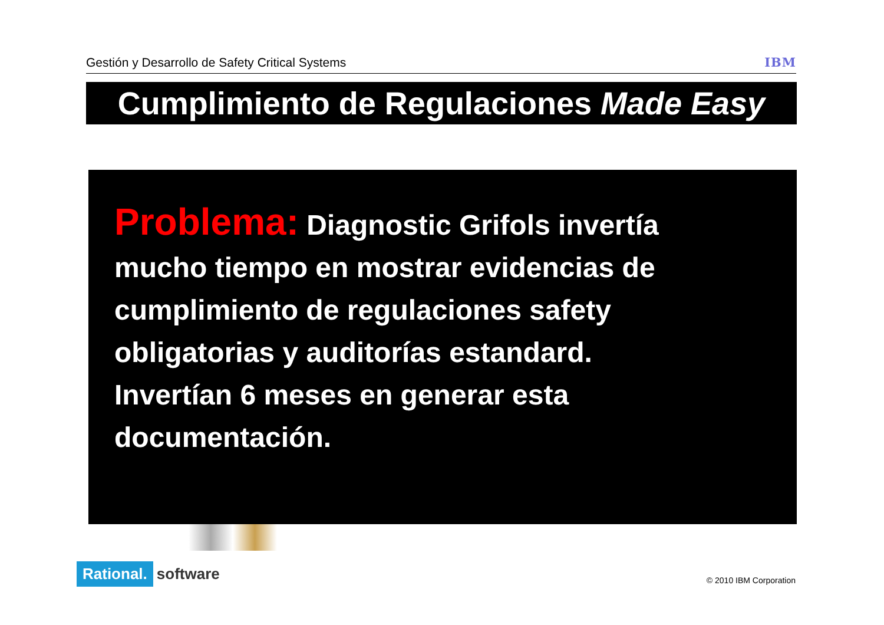Gestión y Desarrollo de Safety Critical Systems IBM
Cumplimiento de Regulaciones Made Easy
Problema: Diagnostic Grifols invertía mucho tiempo en mostrar evidencias de cumplimiento de regulaciones safety obligatorias y auditorías estandard. Invertían 6 meses en generar esta documentación.
Rational. software
© 2010 IBM Corporation